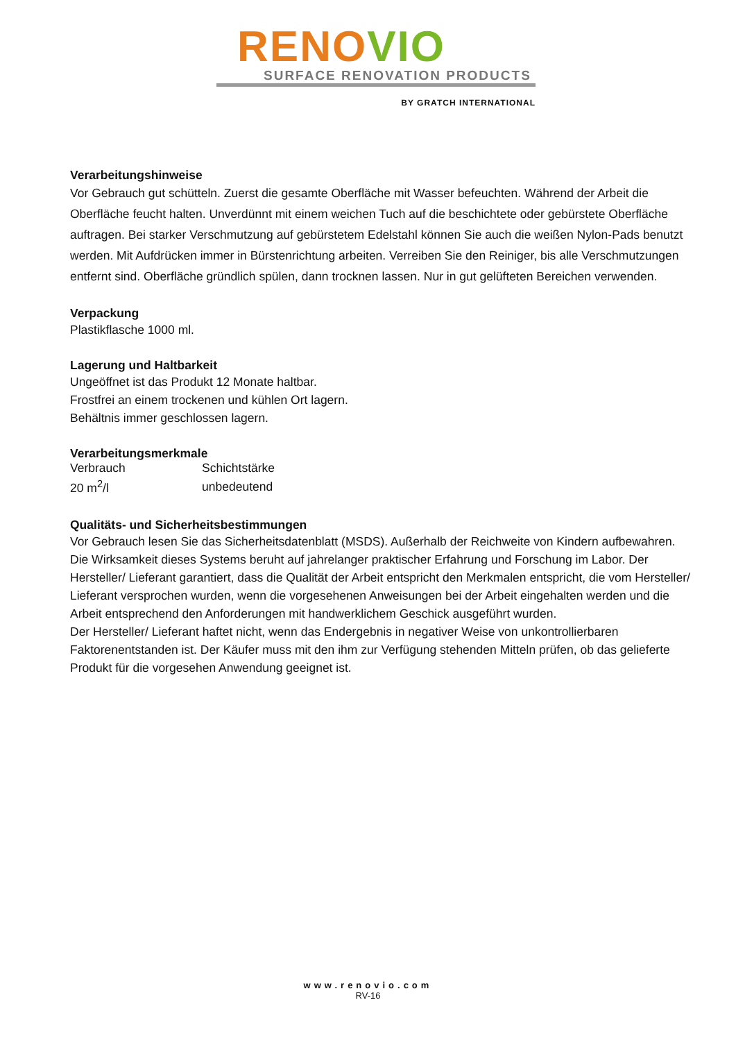RENO VIO
SURFACE RENOVATION PRODUCTS
BY GRATCH INTERNATIONAL
Verarbeitungshinweise
Vor Gebrauch gut schütteln. Zuerst die gesamte Oberfläche mit Wasser befeuchten. Während der Arbeit die Oberfläche feucht halten. Unverdünnt mit einem weichen Tuch auf die beschichtete oder gebürstete Oberfläche auftragen. Bei starker Verschmutzung auf gebürstetem Edelstahl können Sie auch die weißen Nylon-Pads benutzt werden. Mit Aufdrücken immer in Bürstenrichtung arbeiten. Verreiben Sie den Reiniger, bis alle Verschmutzungen entfernt sind. Oberfläche gründlich spülen, dann trocknen lassen. Nur in gut gelüfteten Bereichen verwenden.
Verpackung
Plastikflasche 1000 ml.
Lagerung und Haltbarkeit
Ungeöffnet ist das Produkt 12 Monate haltbar.
Frostfrei an einem trockenen und kühlen Ort lagern.
Behältnis immer geschlossen lagern.
Verarbeitungsmerkmale
| Verbrauch | Schichtstärke |
| 20 m<sup>2</sup>/l | unbedeutend |
Qualitäts- und Sicherheitsbestimmungen
Vor Gebrauch lesen Sie das Sicherheitsdatenblatt (MSDS). Außerhalb der Reichweite von Kindern aufbewahren.
Die Wirksamkeit dieses Systems beruht auf jahrelanger praktischer Erfahrung und Forschung im Labor. Der Hersteller/ Lieferant garantiert, dass die Qualität der Arbeit entspricht den Merkmalen entspricht, die vom Hersteller/ Lieferant versprochen wurden, wenn die vorgesehenen Anweisungen bei der Arbeit eingehalten werden und die Arbeit entsprechend den Anforderungen mit handwerklichem Geschick ausgeführt wurden.
Der Hersteller/ Lieferant haftet nicht, wenn das Endergebnis in negativer Weise von unkontrollierbaren Faktorenentstanden ist. Der Käufer muss mit den ihm zur Verfügung stehenden Mitteln prüfen, ob das gelieferte Produkt für die vorgesehen Anwendung geeignet ist.
www.renovio.com
RV-16